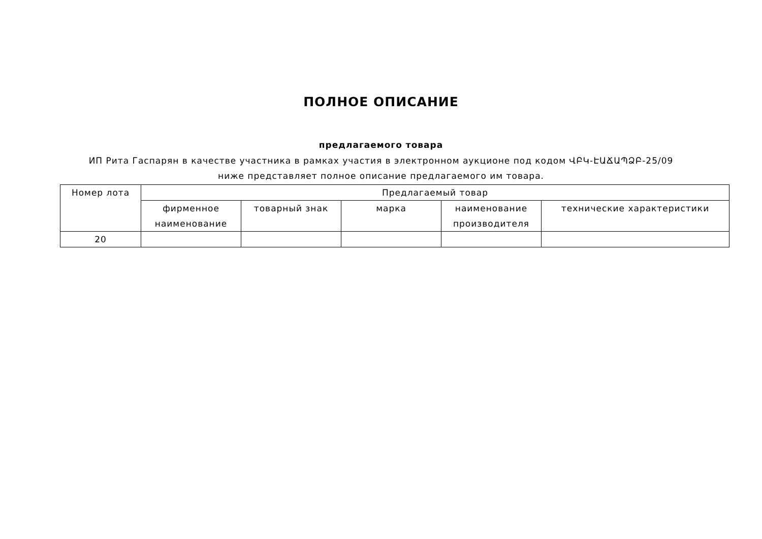ПОЛНОЕ ОПИСАНИЕ
предлагаемого товара
ИП Рита Гаспарян в качестве участника в рамках участия в электронном аукционе под кодом ՎԲԿ-ԷԱՃԱՊՁԲ-25/09 ниже представляет полное описание предлагаемого им товара.
| Номер лота | Предлагаемый товар | | | | |
| --- | --- | --- | --- | --- | --- |
| | фирменное наименование | товарный знак | марка | наименование производителя | технические характеристики |
| 20 | | | | | |